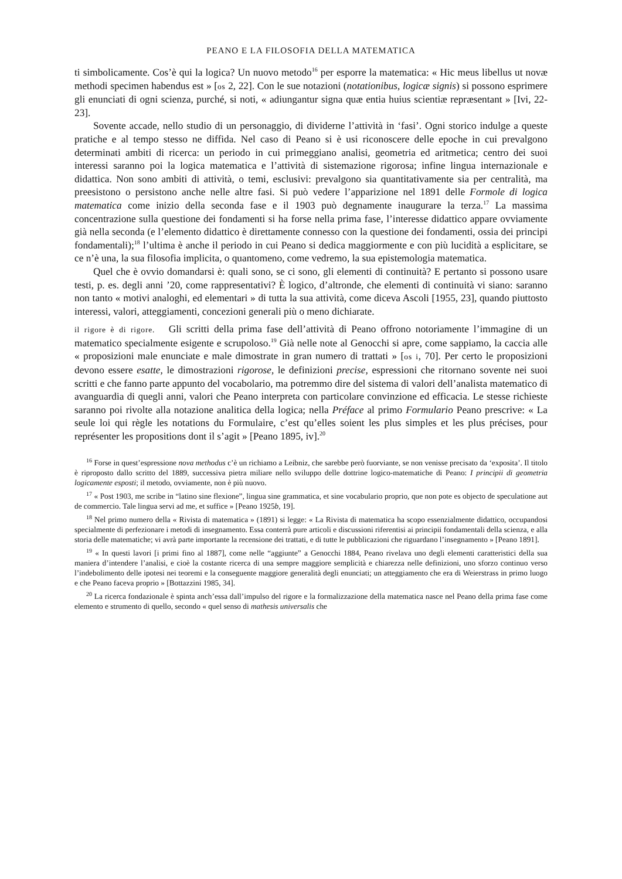PEANO E LA FILOSOFIA DELLA MATEMATICA
ti simbolicamente. Cos’è qui la logica? Un nuovo metodo<sup>16</sup> per esporre la matematica: « Hic meus libellus ut novæ methodi specimen habendus est » [os 2, 22]. Con le sue notazioni (notationibus, logicæ signis) si possono esprimere gli enunciati di ogni scienza, purché, si noti, « adiungantur signa quæ entia huius scientiæ repræsentant » [Ivi, 22-23].
Sovente accade, nello studio di un personaggio, di dividerne l’attività in ‘fasi’. Ogni storico indulge a queste pratiche e al tempo stesso ne diffida. Nel caso di Peano si è usi riconoscere delle epoche in cui prevalgono determinati ambiti di ricerca: un periodo in cui primeggiano analisi, geometria ed aritmetica; centro dei suoi interessi saranno poi la logica matematica e l’attività di sistemazione rigorosa; infine lingua internazionale e didattica. Non sono ambiti di attività, o temi, esclusivi: prevalgono sia quantitativamente sia per centralità, ma preesistono o persistono anche nelle altre fasi. Si può vedere l’apparizione nel 1891 delle Formole di logica matematica come inizio della seconda fase e il 1903 può degnamente inaugurare la terza.<sup>17</sup> La massima concentrazione sulla questione dei fondamenti si ha forse nella prima fase, l’interesse didattico appare ovviamente già nella seconda (e l’elemento didattico è direttamente connesso con la questione dei fondamenti, ossia dei principi fondamentali);<sup>18</sup> l’ultima è anche il periodo in cui Peano si dedica maggiormente e con più lucidità a esplicitare, se ce n’è una, la sua filosofia implicita, o quantomeno, come vedremo, la sua epistemologia matematica.
Quel che è ovvio domandarsi è: quali sono, se ci sono, gli elementi di continuità? E pertanto si possono usare testi, p. es. degli anni ’20, come rappresentativi? È logico, d’altronde, che elementi di continuità vi siano: saranno non tanto « motivi analoghi, ed elementari » di tutta la sua attività, come diceva Ascoli [1955, 23], quando piuttosto interessi, valori, atteggiamenti, concezioni generali più o meno dichiarate.
il rigore è di rigore. Gli scritti della prima fase dell’attività di Peano offrono notoriamente l’immagine di un matematico specialmente esigente e scrupoloso.<sup>19</sup> Già nelle note al Genocchi si apre, come sappiamo, la caccia alle « proposizioni male enunciate e male dimostrate in gran numero di trattati » [os i, 70]. Per certo le proposizioni devono essere esatte, le dimostrazioni rigorose, le definizioni precise, espressioni che ritornano sovente nei suoi scritti e che fanno parte appunto del vocabolario, ma potremmo dire del sistema di valori dell’analista matematico di avanguardia di quegli anni, valori che Peano interpreta con particolare convinzione ed efficacia. Le stesse richieste saranno poi rivolte alla notazione analitica della logica; nella Préface al primo Formulario Peano prescrive: « La seule loi qui règle les notations du Formulaire, c’est qu’elles soient les plus simples et les plus précises, pour représenter les propositions dont il s’agit » [Peano 1895, iv].<sup>20</sup>
<sup>16</sup> Forse in quest’espressione nova methodus c’è un richiamo a Leibniz, che sarebbe però fuorviante, se non venisse precisato da ‘exposita’. Il titolo è riproposto dallo scritto del 1889, successiva pietra miliare nello sviluppo delle dottrine logico-matematiche di Peano: I principii di geometria logicamente esposti; il metodo, ovviamente, non è più nuovo.
<sup>17</sup> « Post 1903, me scribe in “latino sine flexione”, lingua sine grammatica, et sine vocabulario proprio, que non pote es objecto de speculatione aut de commercio. Tale lingua servi ad me, et suffice » [Peano 1925b, 19].
<sup>18</sup> Nel primo numero della « Rivista di matematica » (1891) si legge: « La Rivista di matematica ha scopo essenzialmente didattico, occupandosi specialmente di perfezionare i metodi di insegnamento. Essa conterrà pure articoli e discussioni riferentisi ai principii fondamentali della scienza, e alla storia delle matematiche; vi avrà parte importante la recensione dei trattati, e di tutte le pubblicazioni che riguardano l’insegnamento » [Peano 1891].
<sup>19</sup> « In questi lavori [i primi fino al 1887], come nelle “aggiunte” a Genocchi 1884, Peano rivelava uno degli elementi caratteristici della sua maniera d’intendere l’analisi, e cioè la costante ricerca di una sempre maggiore semplicità e chiarezza nelle definizioni, uno sforzo continuo verso l’indebolimento delle ipotesi nei teoremi e la conseguente maggiore generalità degli enunciati; un atteggiamento che era di Weierstrass in primo luogo e che Peano faceva proprio » [Bottazzini 1985, 34].
<sup>20</sup> La ricerca fondazionale è spinta anch’essa dall’impulso del rigore e la formalizzazione della matematica nasce nel Peano della prima fase come elemento e strumento di quello, secondo « quel senso di mathesis universalis che